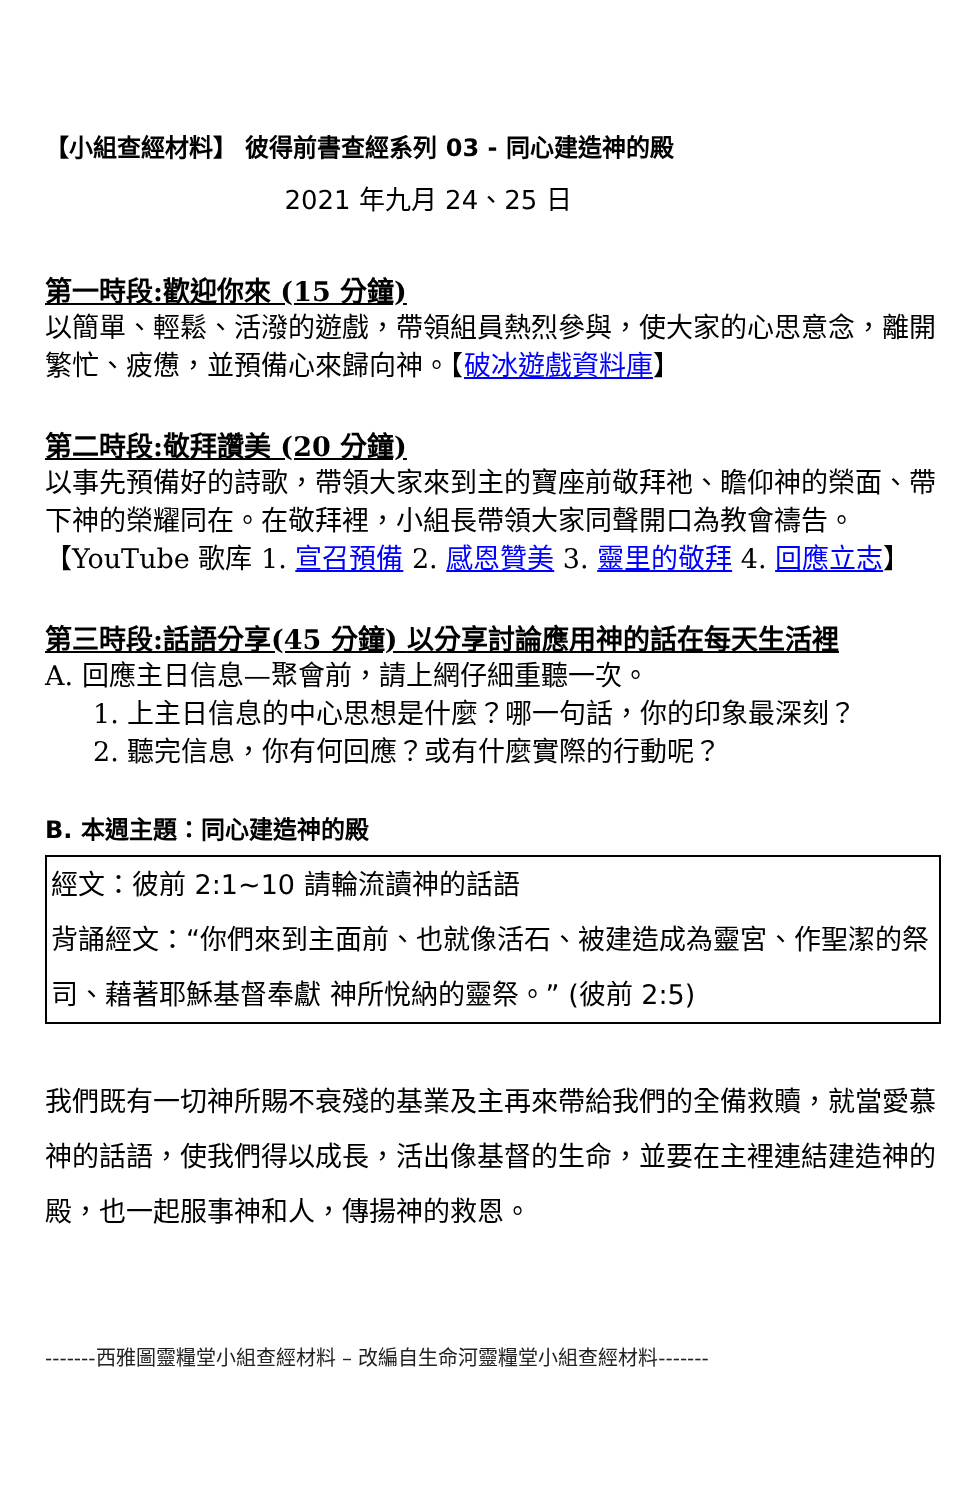【小組查經材料】 彼得前書查經系列 03 - 同心建造神的殿
2021 年九月 24、25 日
第一時段:歡迎你來 (15 分鐘)
以簡單、輕鬆、活潑的遊戲，帶領組員熱烈參與，使大家的心思意念，離開繁忙、疲憊，並預備心來歸向神。【破冰遊戲資料庫】
第二時段:敬拜讚美 (20 分鐘)
以事先預備好的詩歌，帶領大家來到主的寶座前敬拜祂、瞻仰神的榮面、帶下神的榮耀同在。在敬拜裡，小組長帶領大家同聲開口為教會禱告。
【YouTube 歌库 1. 宣召預備 2. 感恩贊美 3. 靈里的敬拜 4. 回應立志】
第三時段:話語分享(45 分鐘) 以分享討論應用神的話在每天生活裡
A. 回應主日信息—聚會前，請上網仔細重聽一次。
1. 上主日信息的中心思想是什麼？哪一句話，你的印象最深刻？
2. 聽完信息，你有何回應？或有什麼實際的行動呢？
B. 本週主題：同心建造神的殿
| 經文：彼前 2:1~10 請輪流讀神的話語 背誦經文：“你們來到主面前、也就像活石、被建造成為靈宮、作聖潔的祭司、藉著耶穌基督奉獻 神所悅納的靈祭。” (彼前 2:5) |
我們既有一切神所賜不衰殘的基業及主再來帶給我們的全備救贖，就當愛慕神的話語，使我們得以成長，活出像基督的生命，並要在主裡連結建造神的殿，也一起服事神和人，傳揚神的救恩。
-------西雅圖靈糧堂小組查經材料 – 改編自生命河靈糧堂小組查經材料-------